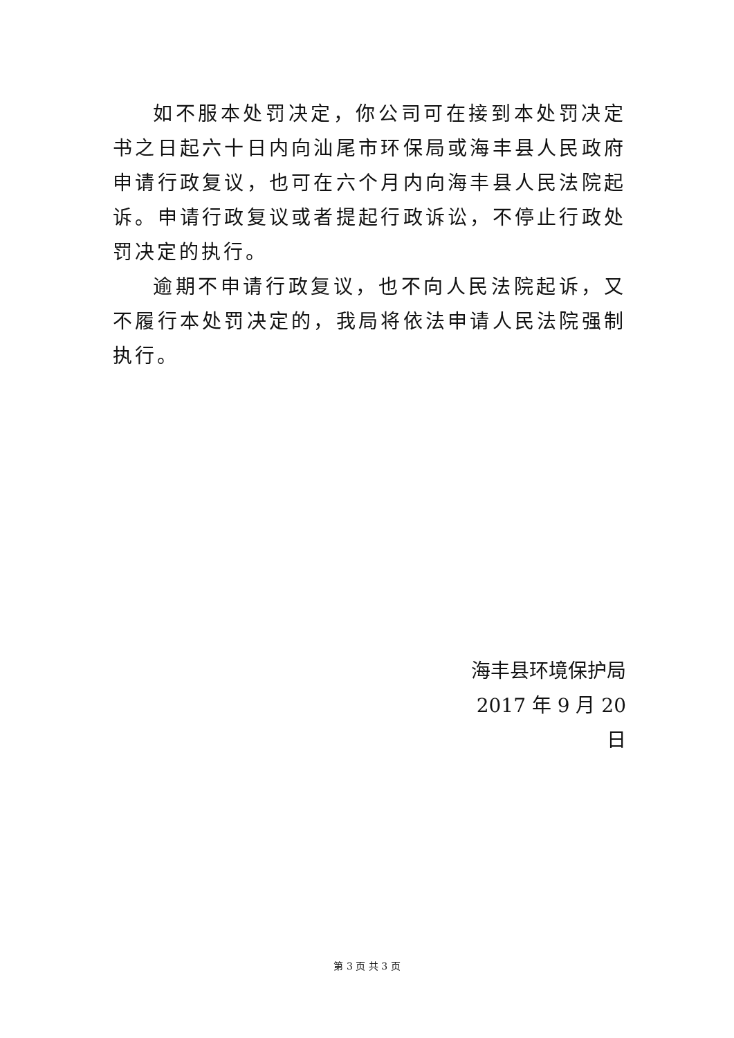如不服本处罚决定，你公司可在接到本处罚决定书之日起六十日内向汕尾市环保局或海丰县人民政府申请行政复议，也可在六个月内向海丰县人民法院起诉。申请行政复议或者提起行政诉讼，不停止行政处罚决定的执行。
逾期不申请行政复议，也不向人民法院起诉，又不履行本处罚决定的，我局将依法申请人民法院强制执行。
海丰县环境保护局
2017 年 9 月 20 日
第 3 页 共 3 页